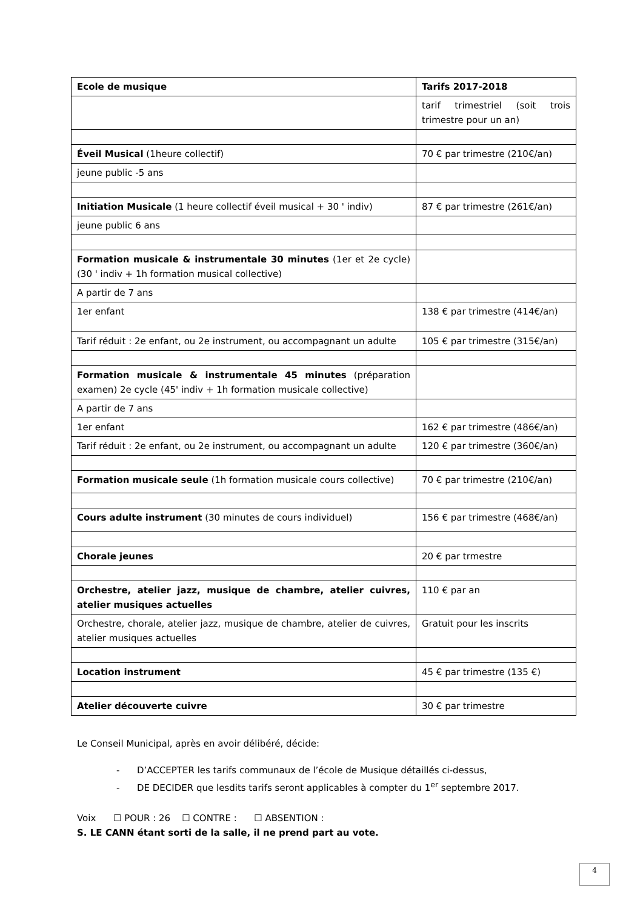| Ecole de musique | Tarifs 2017-2018 |
| --- | --- |
| | tarif trimestriel (soit trois trimestre pour un an) |
| Éveil Musical (1heure collectif) | 70 € par trimestre (210€/an) |
| jeune public -5 ans | |
| Initiation Musicale (1 heure collectif éveil musical + 30 ' indiv) | 87 € par trimestre (261€/an) |
| jeune public 6 ans | |
| Formation musicale & instrumentale 30 minutes (1er et 2e cycle) (30 ' indiv + 1h formation musical collective) | |
| A partir de 7 ans | |
| 1er enfant | 138 € par trimestre (414€/an) |
| Tarif réduit : 2e enfant, ou 2e instrument, ou accompagnant un adulte | 105 € par trimestre (315€/an) |
| Formation musicale & instrumentale 45 minutes (préparation examen) 2e cycle (45' indiv + 1h formation musicale collective) | |
| A partir de 7 ans | |
| 1er enfant | 162 € par trimestre (486€/an) |
| Tarif réduit : 2e enfant, ou 2e instrument, ou accompagnant un adulte | 120 € par trimestre (360€/an) |
| Formation musicale seule (1h formation musicale cours collective) | 70 € par trimestre (210€/an) |
| Cours adulte instrument (30 minutes de cours individuel) | 156 € par trimestre (468€/an) |
| Chorale jeunes | 20 € par trmestre |
| Orchestre, atelier jazz, musique de chambre, atelier cuivres, atelier musiques actuelles | 110 € par an |
| Orchestre, chorale, atelier jazz, musique de chambre, atelier de cuivres, atelier musiques actuelles | Gratuit pour les inscrits |
| Location instrument | 45 € par trimestre (135 €) |
| Atelier découverte cuivre | 30 € par trimestre |
Le Conseil Municipal, après en avoir délibéré, décide:
- D’ACCEPTER les tarifs communaux de l’école de Musique détaillés ci-dessus,
- DE DECIDER que lesdits tarifs seront applicables à compter du 1<sup>er</sup> septembre 2017.
Voix ☐ POUR : 26 ☐ CONTRE : ☐ ABSENTION :
S. LE CANN étant sorti de la salle, il ne prend part au vote.
4